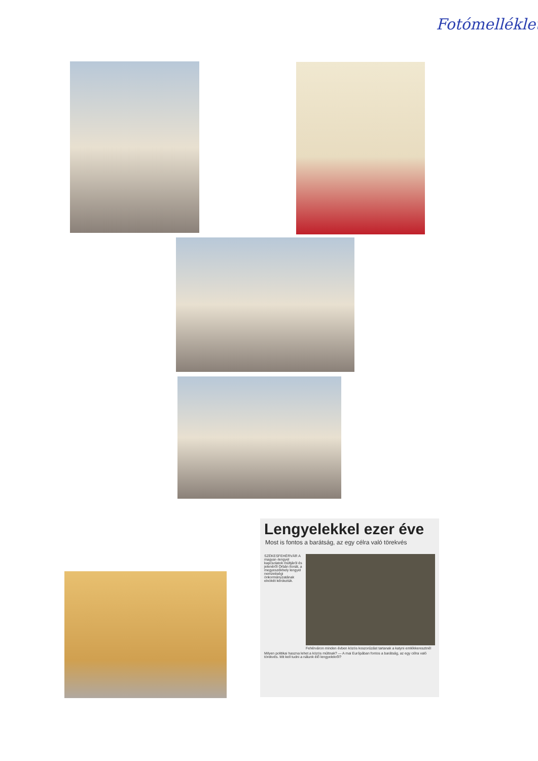Fotómelléklet
Lengyelekkel ezer éve
Most is fontos a barátság, az egy célra való törekvés
SZÉKESFEHÉRVÁR A magyar–lengyel kapcsolatok múltjáról és jelenéről Orbán Ilonát, a megyeszékhely lengyel nemzetiségi önkormányzatának elnökét kérdeztük.
Fehérváron minden évben közös koszorúzást tartanak a katyni emlékkeresztnél
Milyen politikai haszna lehet a közös múltnak? — A mai Európában fontos a barátság, az egy célra való törekvés. Mit kell tudni a nálunk élő lengyelekről?